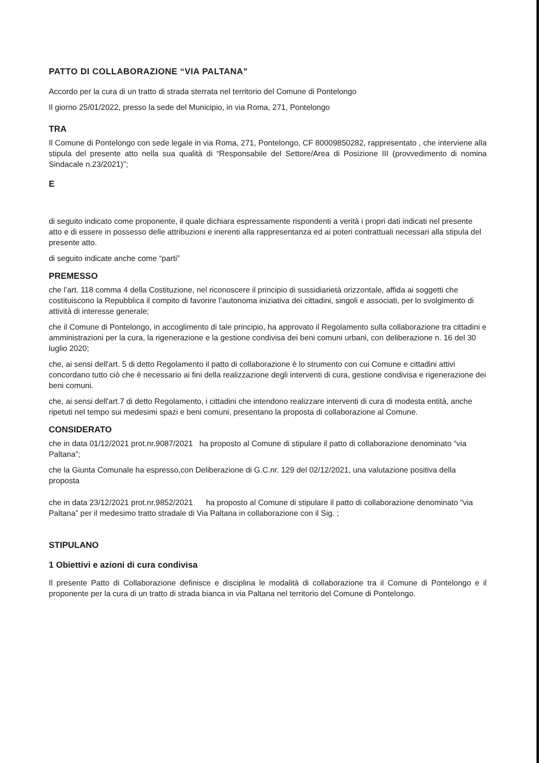PATTO DI COLLABORAZIONE “VIA PALTANA”
Accordo per la cura di un tratto di strada sterrata nel territorio del Comune di Pontelongo
Il giorno 25/01/2022, presso la sede del Municipio, in via Roma, 271, Pontelongo
TRA
Il Comune di Pontelongo con sede legale in via Roma, 271, Pontelongo, CF 80009850282, rappresentato , che interviene alla stipula del presente atto nella sua qualità di “Responsabile del Settore/Area di Posizione III (provvedimento di nomina Sindacale n.23/2021)”;
E
di seguito indicato come proponente, il quale dichiara espressamente rispondenti a verità i propri dati indicati nel presente atto e di essere in possesso delle attribuzioni e inerenti alla rappresentanza ed ai poteri contrattuali necessari alla stipula del presente atto.
di seguito indicate anche come “parti”
PREMESSO
che l’art. 118 comma 4 della Costituzione, nel riconoscere il principio di sussidiarietà orizzontale, affida ai soggetti che costituiscono la Repubblica il compito di favorire l’autonoma iniziativa dei cittadini, singoli e associati, per lo svolgimento di attività di interesse generale;
che il Comune di Pontelongo, in accoglimento di tale principio, ha approvato il Regolamento sulla collaborazione tra cittadini e amministrazioni per la cura, la rigenerazione e la gestione condivisa dei beni comuni urbani, con deliberazione n. 16 del 30 luglio 2020;
che, ai sensi dell'art. 5 di detto Regolamento il patto di collaborazione è lo strumento con cui Comune e cittadini attivi concordano tutto ciò che è necessario ai fini della realizzazione degli interventi di cura, gestione condivisa e rigenerazione dei beni comuni.
che, ai sensi dell'art.7 di detto Regolamento, i cittadini che intendono realizzare interventi di cura di modesta entità, anche ripetuti nel tempo sui medesimi spazi e beni comuni, presentano la proposta di collaborazione al Comune.
CONSIDERATO
che in data 01/12/2021 prot.nr.9087/2021 ha proposto al Comune di stipulare il patto di collaborazione denominato “via Paltana”;
che la Giunta Comunale ha espresso,con Deliberazione di G.C.nr. 129 del 02/12/2021, una valutazione positiva della proposta
che in data 23/12/2021 prot.nr.9852/2021 ha proposto al Comune di stipulare il patto di collaborazione denominato “via Paltana” per il medesimo tratto stradale di Via Paltana in collaborazione con il Sig. ;
STIPULANO
1 Obiettivi e azioni di cura condivisa
Il presente Patto di Collaborazione definisce e disciplina le modalità di collaborazione tra il Comune di Pontelongo e il proponente per la cura di un tratto di strada bianca in via Paltana nel territorio del Comune di Pontelongo.